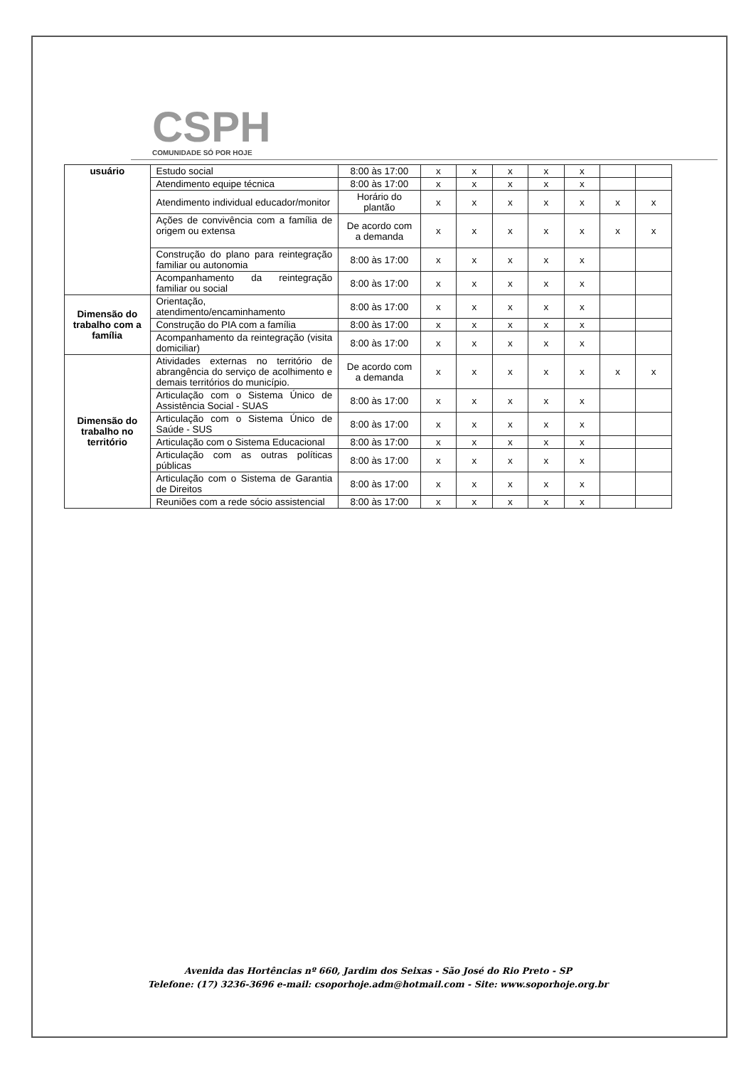CSPH
COMUNIDADE SÓ POR HOJE
| usuário | Estudo social | 8:00 às 17:00 | x | x | x | x | x | | |
| | Atendimento equipe técnica | 8:00 às 17:00 | x | x | x | x | x | | |
| | Atendimento individual educador/monitor | Horário do plantão | x | x | x | x | x | x | x |
| | Ações de convivência com a família de origem ou extensa | De acordo com a demanda | x | x | x | x | x | x | x |
| | Construção do plano para reintegração familiar ou autonomia | 8:00 às 17:00 | x | x | x | x | x | | |
| | Acompanhamento da reintegração familiar ou social | 8:00 às 17:00 | x | x | x | x | x | | |
| Dimensão do trabalho com a família | Orientação, atendimento/encaminhamento | 8:00 às 17:00 | x | x | x | x | x | | |
| | Construção do PIA com a família | 8:00 às 17:00 | x | x | x | x | x | | |
| | Acompanhamento da reintegração (visita domiciliar) | 8:00 às 17:00 | x | x | x | x | x | | |
| Dimensão do trabalho no território | Atividades externas no território de abrangência do serviço de acolhimento e demais territórios do município. | De acordo com a demanda | x | x | x | x | x | x | x |
| | Articulação com o Sistema Único de Assistência Social - SUAS | 8:00 às 17:00 | x | x | x | x | x | | |
| | Articulação com o Sistema Único de Saúde - SUS | 8:00 às 17:00 | x | x | x | x | x | | |
| | Articulação com o Sistema Educacional | 8:00 às 17:00 | x | x | x | x | x | | |
| | Articulação com as outras políticas públicas | 8:00 às 17:00 | x | x | x | x | x | | |
| | Articulação com o Sistema de Garantia de Direitos | 8:00 às 17:00 | x | x | x | x | x | | |
| | Reuniões com a rede sócio assistencial | 8:00 às 17:00 | x | x | x | x | x | | |
Avenida das Hortências nº 660, Jardim dos Seixas - São José do Rio Preto - SP
Telefone: (17) 3236-3696 e-mail: csoporhoje.adm@hotmail.com - Site: www.soporhoje.org.br